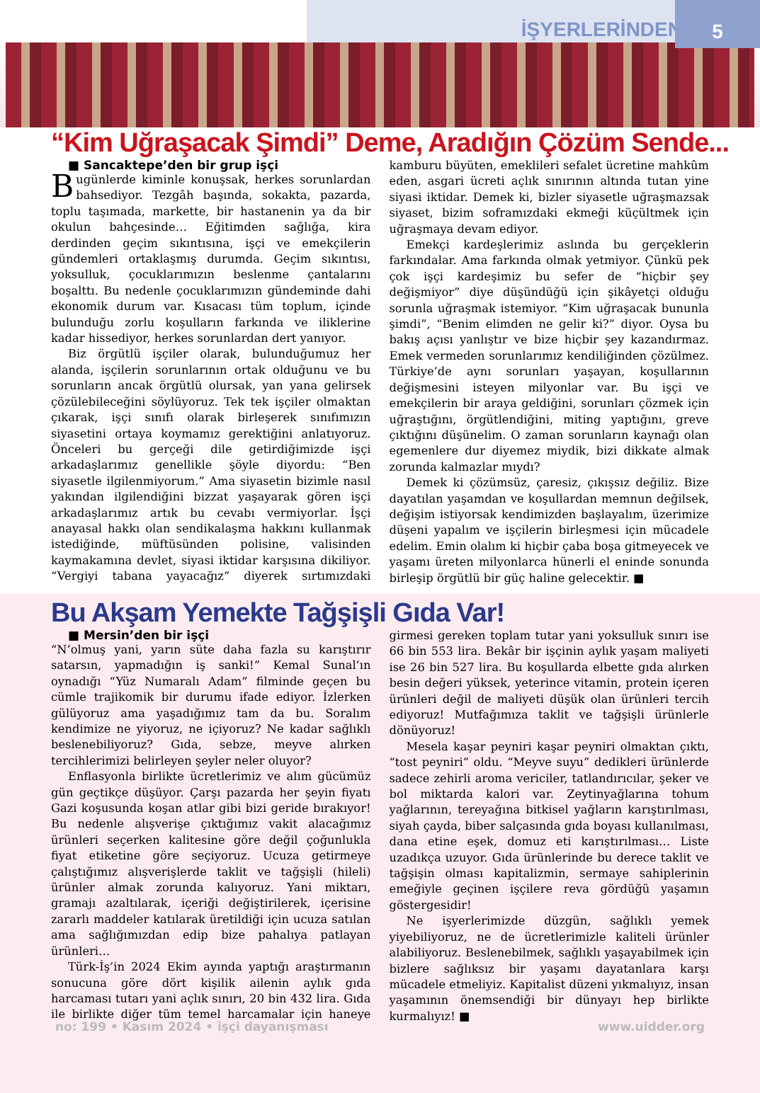İŞYERLERİNDEN
5
“Kim Uğraşacak Şimdi” Deme, Aradığın Çözüm Sende...
■ Sancaktepe’den bir grup işçi
Bugünlerde kiminle konuşsak, herkes sorunlardan bahsediyor. Tezgâh başında, sokakta, pazarda, toplu taşımada, markette, bir hastanenin ya da bir okulun bahçesinde… Eğitimden sağlığa, kira derdinden geçim sıkıntısına, işçi ve emekçilerin gündemleri ortaklaşmış durumda. Geçim sıkıntısı, yoksulluk, çocuklarımızın beslenme çantalarını boşalttı. Bu nedenle çocuklarımızın gündeminde dahi ekonomik durum var. Kısacası tüm toplum, içinde bulunduğu zorlu koşulların farkında ve iliklerine kadar hissediyor, herkes sorunlardan dert yanıyor.
Biz örgütlü işçiler olarak, bulunduğumuz her alanda, işçilerin sorunlarının ortak olduğunu ve bu sorunların ancak örgütlü olursak, yan yana gelirsek çözülebileceğini söylüyoruz. Tek tek işçiler olmaktan çıkarak, işçi sınıfı olarak birleşerek sınıfımızın siyasetini ortaya koymamız gerektiğini anlatıyoruz. Önceleri bu gerçeği dile getirdiğimizde işçi arkadaşlarımız genellikle şöyle diyordu: “Ben siyasetle ilgilenmiyorum.” Ama siyasetin bizimle nasıl yakından ilgilendiğini bizzat yaşayarak gören işçi arkadaşlarımız artık bu cevabı vermiyorlar. İşçi anayasal hakkı olan sendikalaşma hakkını kullanmak istediğinde, müftüsünden polisine, valisinden kaymakamına devlet, siyasi iktidar karşısına dikiliyor. “Vergiyi tabana yayacağız” diyerek sırtımızdaki kamburu büyüten, emeklileri sefalet ücretine mahkûm eden, asgari ücreti açlık sınırının altında tutan yine siyasi iktidar. Demek ki, bizler siyasetle uğraşmazsak siyaset, bizim soframızdaki ekmeği küçültmek için uğraşmaya devam ediyor.
Emekçi kardeşlerimiz aslında bu gerçeklerin farkındalar. Ama farkında olmak yetmiyor. Çünkü pek çok işçi kardeşimiz bu sefer de “hiçbir şey değişmiyor” diye düşündüğü için şikâyetçi olduğu sorunla uğraşmak istemiyor. “Kim uğraşacak bununla şimdi”, “Benim elimden ne gelir ki?” diyor. Oysa bu bakış açısı yanlıştır ve bize hiçbir şey kazandırmaz. Emek vermeden sorunlarımız kendiliğinden çözülmez. Türkiye’de aynı sorunları yaşayan, koşullarının değişmesini isteyen milyonlar var. Bu işçi ve emekçilerin bir araya geldiğini, sorunları çözmek için uğraştığını, örgütlendiğini, miting yaptığını, greve çıktığını düşünelim. O zaman sorunların kaynağı olan egemenlere dur diyemez miydik, bizi dikkate almak zorunda kalmazlar mıydı?
Demek ki çözümsüz, çaresiz, çıkışsız değiliz. Bize dayatılan yaşamdan ve koşullardan memnun değilsek, değişim istiyorsak kendimizden başlayalım, üzerimize düşeni yapalım ve işçilerin birleşmesi için mücadele edelim. Emin olalım ki hiçbir çaba boşa gitmeyecek ve yaşamı üreten milyonlarca hünerli el eninde sonunda birleşip örgütlü bir güç haline gelecektir. ■
Bu Akşam Yemekte Tağşişli Gıda Var!
■ Mersin’den bir işçi
“N’olmuş yani, yarın süte daha fazla su karıştırır satarsın, yapmadığın iş sanki!” Kemal Sunal’ın oynadığı “Yüz Numaralı Adam” filminde geçen bu cümle trajikomik bir durumu ifade ediyor. İzlerken gülüyoruz ama yaşadığımız tam da bu. Soralım kendimize ne yiyoruz, ne içiyoruz? Ne kadar sağlıklı beslenebiliyoruz? Gıda, sebze, meyve alırken tercihlerimizi belirleyen şeyler neler oluyor?
Enflasyonla birlikte ücretlerimiz ve alım gücümüz gün geçtikçe düşüyor. Çarşı pazarda her şeyin fiyatı Gazi koşusunda koşan atlar gibi bizi geride bırakıyor! Bu nedenle alışverişe çıktığımız vakit alacağımız ürünleri seçerken kalitesine göre değil çoğunlukla fiyat etiketine göre seçiyoruz. Ucuza getirmeye çalıştığımız alışverişlerde taklit ve tağşişli (hileli) ürünler almak zorunda kalıyoruz. Yani miktarı, gramajı azaltılarak, içeriği değiştirilerek, içerisine zararlı maddeler katılarak üretildiği için ucuza satılan ama sağlığımızdan edip bize pahalıya patlayan ürünleri…
Türk-İş’in 2024 Ekim ayında yaptığı araştırmanın sonucuna göre dört kişilik ailenin aylık gıda harcaması tutarı yani açlık sınırı, 20 bin 432 lira. Gıda ile birlikte diğer tüm temel harcamalar için haneye girmesi gereken toplam tutar yani yoksulluk sınırı ise 66 bin 553 lira. Bekâr bir işçinin aylık yaşam maliyeti ise 26 bin 527 lira. Bu koşullarda elbette gıda alırken besin değeri yüksek, yeterince vitamin, protein içeren ürünleri değil de maliyeti düşük olan ürünleri tercih ediyoruz! Mutfağımıza taklit ve tağşişli ürünlerle dönüyoruz!
Mesela kaşar peyniri kaşar peyniri olmaktan çıktı, “tost peyniri” oldu. “Meyve suyu” dedikleri ürünlerde sadece zehirli aroma vericiler, tatlandırıcılar, şeker ve bol miktarda kalori var. Zeytinyağlarına tohum yağlarının, tereyağına bitkisel yağların karıştırılması, siyah çayda, biber salçasında gıda boyası kullanılması, dana etine eşek, domuz eti karıştırılması… Liste uzadıkça uzuyor. Gıda ürünlerinde bu derece taklit ve tağşişin olması kapitalizmin, sermaye sahiplerinin emeğiyle geçinen işçilere reva gördüğü yaşamın göstergesidir!
Ne işyerlerimizde düzgün, sağlıklı yemek yiyebiliyoruz, ne de ücretlerimizle kaliteli ürünler alabiliyoruz. Beslenebilmek, sağlıklı yaşayabilmek için bizlere sağlıksız bir yaşamı dayatanlara karşı mücadele etmeliyiz. Kapitalist düzeni yıkmalıyız, insan yaşamının önemsendiği bir dünyayı hep birlikte kurmalıyız! ■
no: 199 • Kasım 2024 • işçi dayanışması www.uidder.org